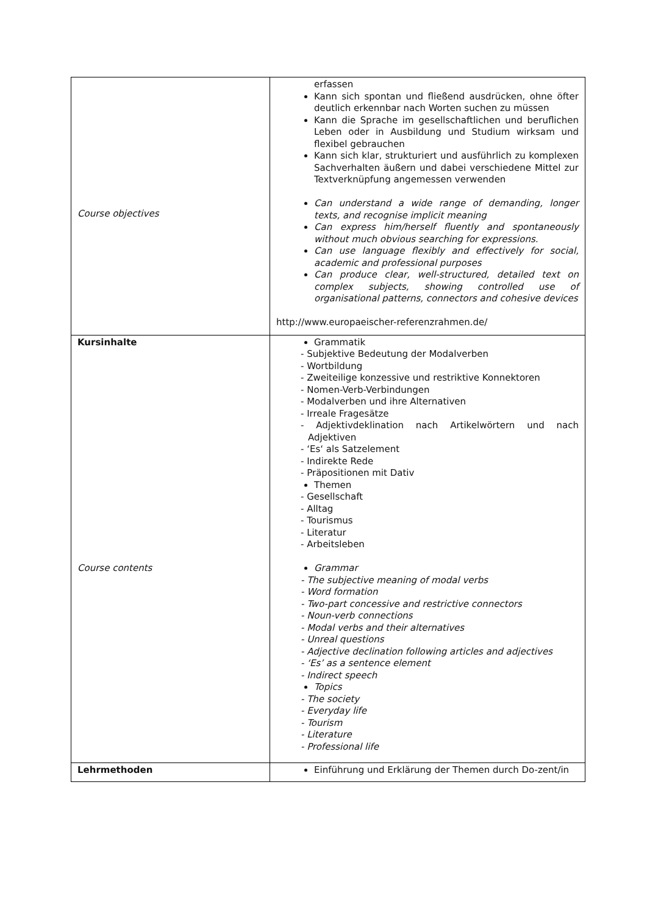| Course objectives | erfassen Kann sich spontan und fließend ausdrücken, ohne öfter deutlich erkennbar nach Worten suchen zu müssen Kann die Sprache im gesellschaftlichen und beruflichen Leben oder in Ausbildung und Studium wirksam und flexibel gebrauchen Kann sich klar, strukturiert und ausführlich zu komplexen Sachverhalten äußern und dabei verschiedene Mittel zur Textverknüpfung angemessen verwenden Can understand a wide range of demanding, longer texts, and recognise implicit meaning Can express him/herself fluently and spontaneously without much obvious searching for expressions. Can use language flexibly and effectively for social, academic and professional purposes Can produce clear, well-structured, detailed text on complex subjects, showing controlled use of organisational patterns, connectors and cohesive devices http://www.europaeischer-referenzrahmen.de/ |
| Kursinhalte Course contents | Grammatik - Subjektive Bedeutung der Modalverben - Wortbildung - Zweiteilige konzessive und restriktive Konnektoren - Nomen-Verb-Verbindungen - Modalverben und ihre Alternativen - Irreale Fragesätze - Adjektivdeklination nach Artikelwörtern und nach Adjektiven - ‘Es‘ als Satzelement - Indirekte Rede - Präpositionen mit Dativ Themen - Gesellschaft - Alltag - Tourismus - Literatur - Arbeitsleben Grammar - The subjective meaning of modal verbs - Word formation - Two-part concessive and restrictive connectors - Noun-verb connections - Modal verbs and their alternatives - Unreal questions - Adjective declination following articles and adjectives - ‘Es’ as a sentence element - Indirect speech Topics - The society - Everyday life - Tourism - Literature - Professional life |
| Lehrmethoden | Einführung und Erklärung der Themen durch Do-zent/in |